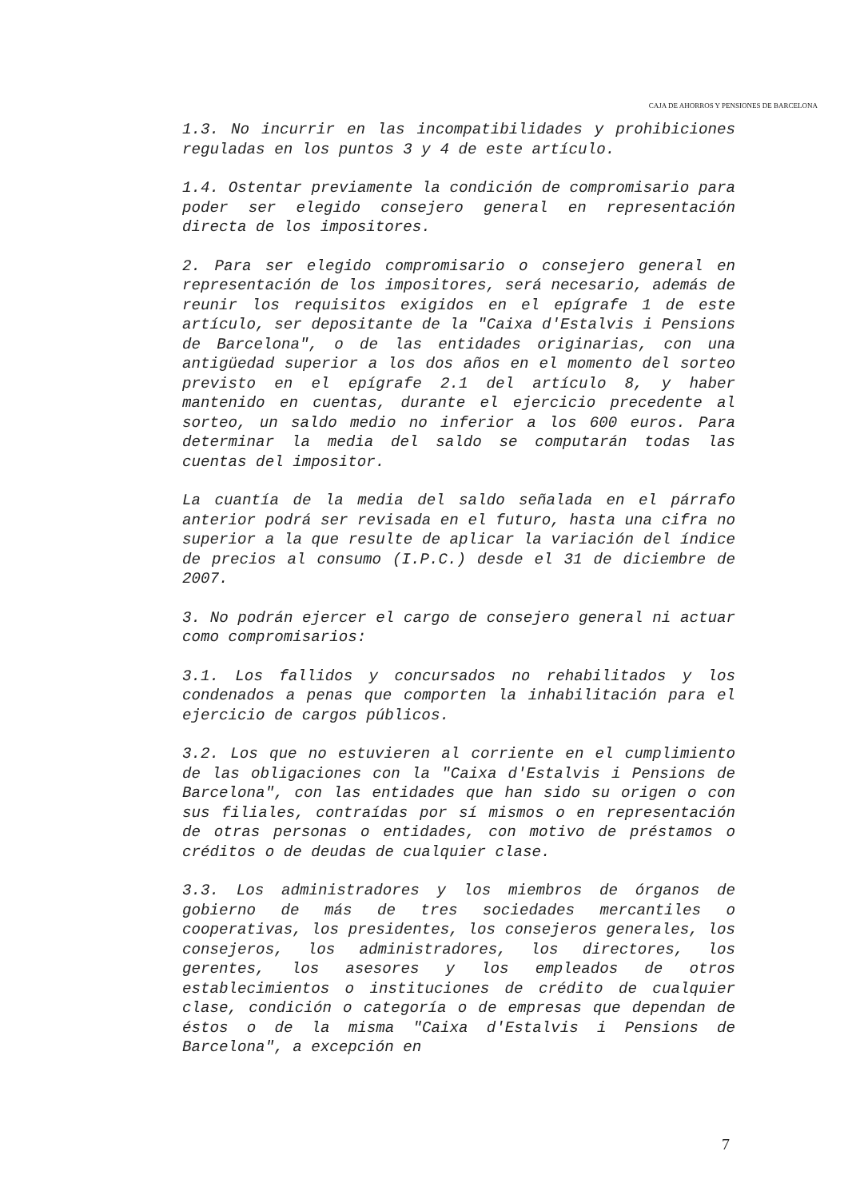CAJA DE AHORROS Y PENSIONES DE BARCELONA
1.3. No incurrir en las incompatibilidades y prohibiciones reguladas en los puntos 3 y 4 de este artículo.
1.4. Ostentar previamente la condición de compromisario para poder ser elegido consejero general en representación directa de los impositores.
2. Para ser elegido compromisario o consejero general en representación de los impositores, será necesario, además de reunir los requisitos exigidos en el epígrafe 1 de este artículo, ser depositante de la "Caixa d'Estalvis i Pensions de Barcelona", o de las entidades originarias, con una antigüedad superior a los dos años en el momento del sorteo previsto en el epígrafe 2.1 del artículo 8, y haber mantenido en cuentas, durante el ejercicio precedente al sorteo, un saldo medio no inferior a los 600 euros. Para determinar la media del saldo se computarán todas las cuentas del impositor.
La cuantía de la media del saldo señalada en el párrafo anterior podrá ser revisada en el futuro, hasta una cifra no superior a la que resulte de aplicar la variación del índice de precios al consumo (I.P.C.) desde el 31 de diciembre de 2007.
3. No podrán ejercer el cargo de consejero general ni actuar como compromisarios:
3.1. Los fallidos y concursados no rehabilitados y los condenados a penas que comporten la inhabilitación para el ejercicio de cargos públicos.
3.2. Los que no estuvieren al corriente en el cumplimiento de las obligaciones con la "Caixa d'Estalvis i Pensions de Barcelona", con las entidades que han sido su origen o con sus filiales, contraídas por sí mismos o en representación de otras personas o entidades, con motivo de préstamos o créditos o de deudas de cualquier clase.
3.3. Los administradores y los miembros de órganos de gobierno de más de tres sociedades mercantiles o cooperativas, los presidentes, los consejeros generales, los consejeros, los administradores, los directores, los gerentes, los asesores y los empleados de otros establecimientos o instituciones de crédito de cualquier clase, condición o categoría o de empresas que dependan de éstos o de la misma "Caixa d'Estalvis i Pensions de Barcelona", a excepción en
7